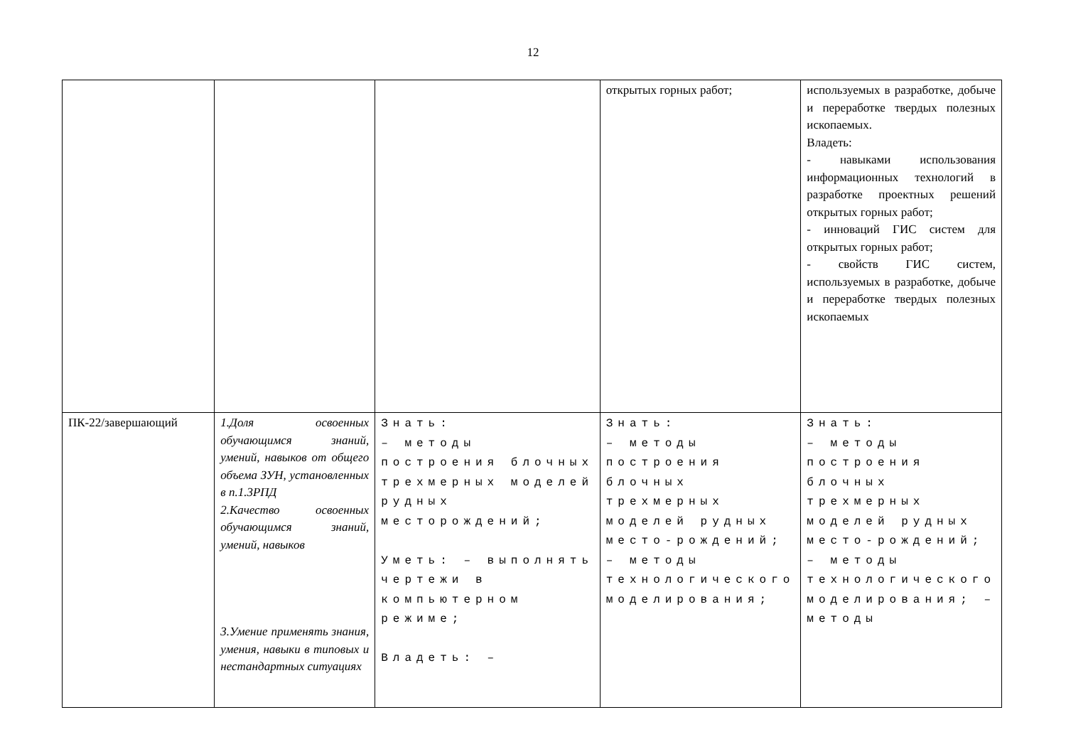12
| | | | открытых горных работ; | используемых в разработке, добыче и переработке твердых полезных ископаемых. Владеть: - навыками использования информационных технологий в разработке проектных решений открытых горных работ; - инноваций ГИС систем для открытых горных работ; - свойств ГИС систем, используемых в разработке, добыче и переработке твердых полезных ископаемых |
| ПК-22/завершающий | 1.Доля освоенных обучающимся знаний, умений, навыков от общего объема ЗУН, установленных в п.1.3РПД 2.Качество освоенных обучающимся знаний, умений, навыков 3.Умение применять знания, умения, навыки в типовых и нестандартных ситуациях | Знать: – методы построения блочных трехмерных моделей рудных месторождений; Уметь: – выполнять чертежи в компьютерном режиме; Владеть: – | Знать: – методы построения блочных трехмерных моделей рудных место-рождений; – методы технологического моделирования; | Знать: – методы построения блочных трехмерных моделей рудных место-рождений; – методы технологического моделирования; – методы |